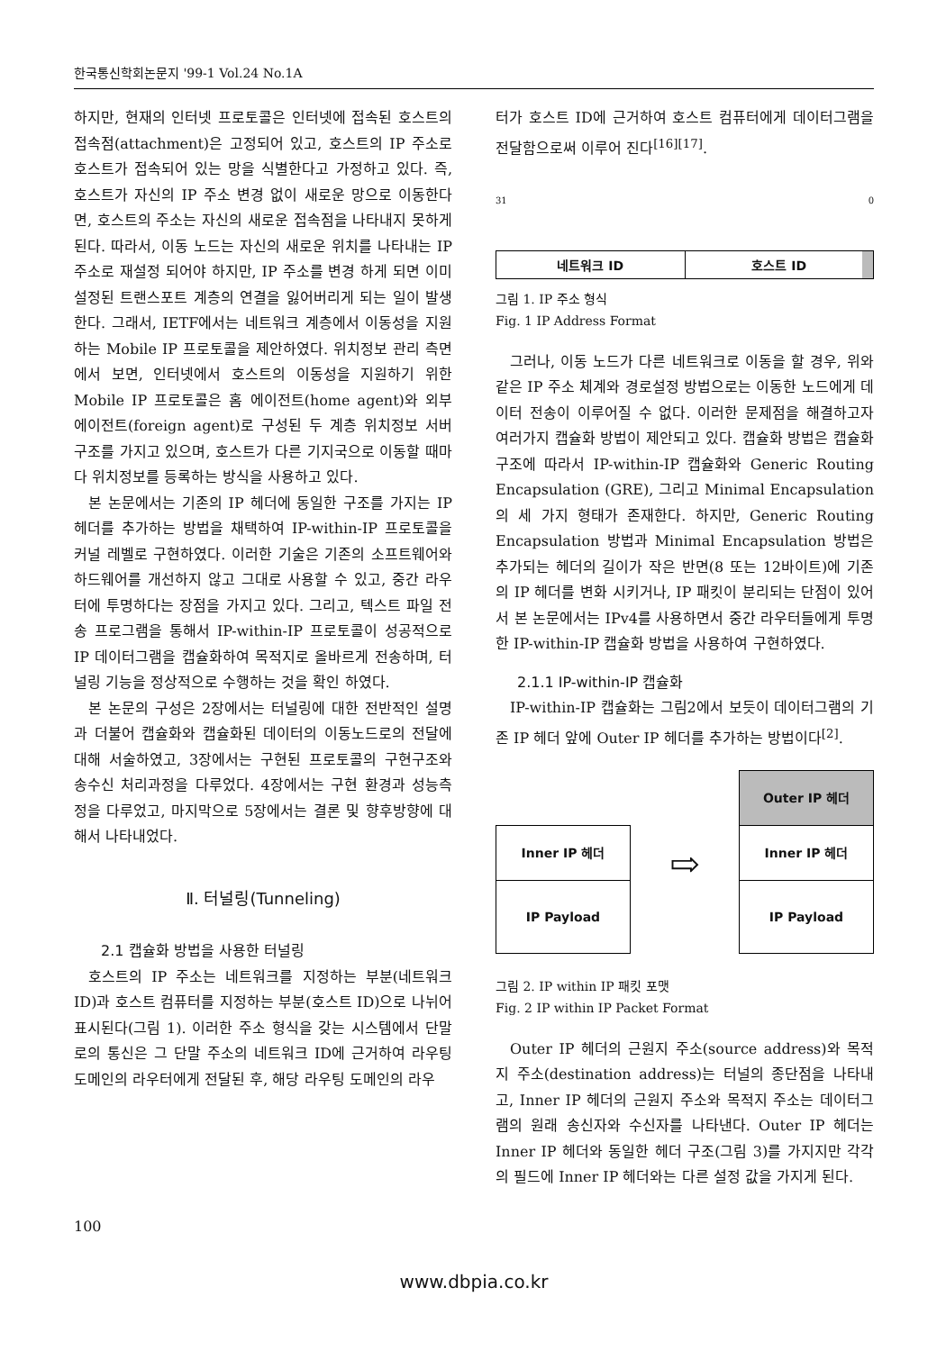한국통신학회논문지 '99-1 Vol.24 No.1A
하지만, 현재의 인터넷 프로토콜은 인터넷에 접속된 호스트의 접속점(attachment)은 고정되어 있고, 호스트의 IP 주소로 호스트가 접속되어 있는 망을 식별한다고 가정하고 있다. 즉, 호스트가 자신의 IP 주소 변경 없이 새로운 망으로 이동한다면, 호스트의 주소는 자신의 새로운 접속점을 나타내지 못하게 된다. 따라서, 이동 노드는 자신의 새로운 위치를 나타내는 IP 주소로 재설정 되어야 하지만, IP 주소를 변경 하게 되면 이미 설정된 트랜스포트 계층의 연결을 잃어버리게 되는 일이 발생한다. 그래서, IETF에서는 네트워크 계층에서 이동성을 지원하는 Mobile IP 프로토콜을 제안하였다. 위치정보 관리 측면에서 보면, 인터넷에서 호스트의 이동성을 지원하기 위한 Mobile IP 프로토콜은 홈 에이전트(home agent)와 외부 에이전트(foreign agent)로 구성된 두 계층 위치정보 서버 구조를 가지고 있으며, 호스트가 다른 기지국으로 이동할 때마다 위치정보를 등록하는 방식을 사용하고 있다.
본 논문에서는 기존의 IP 헤더에 동일한 구조를 가지는 IP 헤더를 추가하는 방법을 채택하여 IP-within-IP 프로토콜을 커널 레벨로 구현하였다. 이러한 기술은 기존의 소프트웨어와 하드웨어를 개선하지 않고 그대로 사용할 수 있고, 중간 라우터에 투명하다는 장점을 가지고 있다. 그리고, 텍스트 파일 전송 프로그램을 통해서 IP-within-IP 프로토콜이 성공적으로 IP 데이터그램을 캡슐화하여 목적지로 올바르게 전송하며, 터널링 기능을 정상적으로 수행하는 것을 확인 하였다.
본 논문의 구성은 2장에서는 터널링에 대한 전반적인 설명과 더불어 캡슐화와 캡슐화된 데이터의 이동노드로의 전달에 대해 서술하였고, 3장에서는 구현된 프로토콜의 구현구조와 송수신 처리과정을 다루었다. 4장에서는 구현 환경과 성능측정을 다루었고, 마지막으로 5장에서는 결론 및 향후방향에 대해서 나타내었다.
Ⅱ. 터널링(Tunneling)
2.1 캡슐화 방법을 사용한 터널링
호스트의 IP 주소는 네트워크를 지정하는 부분(네트워크 ID)과 호스트 컴퓨터를 지정하는 부분(호스트 ID)으로 나뉘어 표시된다(그림 1). 이러한 주소 형식을 갖는 시스템에서 단말로의 통신은 그 단말 주소의 네트워크 ID에 근거하여 라우팅 도메인의 라우터에게 전달된 후, 해당 라우팅 도메인의 라우
터가 호스트 ID에 근거하여 호스트 컴퓨터에게 데이터그램을 전달함으로써 이루어 진다<sup>[16][17]</sup>.
31 0
네트워크 ID 호스트 ID
그림 1. IP 주소 형식
Fig. 1 IP Address Format
그러나, 이동 노드가 다른 네트워크로 이동을 할 경우, 위와 같은 IP 주소 체계와 경로설정 방법으로는 이동한 노드에게 데이터 전송이 이루어질 수 없다. 이러한 문제점을 해결하고자 여러가지 캡슐화 방법이 제안되고 있다. 캡슐화 방법은 캡슐화 구조에 따라서 IP-within-IP 캡슐화와 Generic Routing Encapsulation (GRE), 그리고 Minimal Encapsulation의 세 가지 형태가 존재한다. 하지만, Generic Routing Encapsulation 방법과 Minimal Encapsulation 방법은 추가되는 헤더의 길이가 작은 반면(8 또는 12바이트)에 기존의 IP 헤더를 변화 시키거나, IP 패킷이 분리되는 단점이 있어서 본 논문에서는 IPv4를 사용하면서 중간 라우터들에게 투명한 IP-within-IP 캡슐화 방법을 사용하여 구현하였다.
2.1.1 IP-within-IP 캡슐화
IP-within-IP 캡슐화는 그림2에서 보듯이 데이터그램의 기존 IP 헤더 앞에 Outer IP 헤더를 추가하는 방법이다<sup>[2]</sup>.
Inner IP 헤더
IP Payload
⇨
Outer IP 헤더
Inner IP 헤더
IP Payload
그림 2. IP within IP 패킷 포맷
Fig. 2 IP within IP Packet Format
Outer IP 헤더의 근원지 주소(source address)와 목적지 주소(destination address)는 터널의 종단점을 나타내고, Inner IP 헤더의 근원지 주소와 목적지 주소는 데이터그램의 원래 송신자와 수신자를 나타낸다. Outer IP 헤더는 Inner IP 헤더와 동일한 헤더 구조(그림 3)를 가지지만 각각의 필드에 Inner IP 헤더와는 다른 설정 값을 가지게 된다.
100
www.dbpia.co.kr